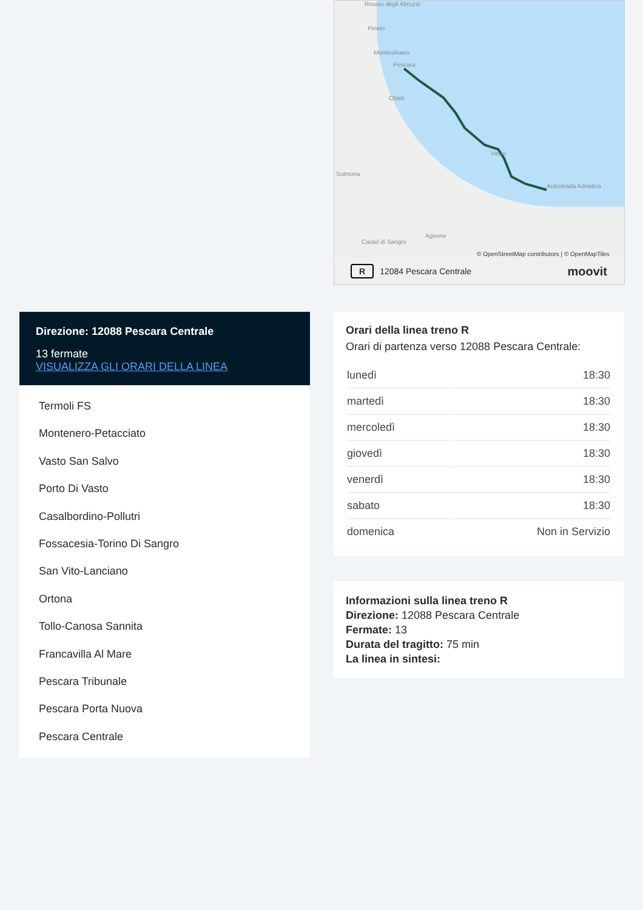Roseto degli Abruzzi
Pineto
Montesilvano
Pescara
Chieti
Sulmona
Vasto
Autostrada Adriatica
Agnone
Castel di Sangro
© OpenStreetMap contributors | © OpenMapTiles
R 12084 Pescara Centrale moovit
Direzione: 12088 Pescara Centrale
13 fermate
VISUALIZZA GLI ORARI DELLA LINEA
Termoli FS
Montenero-Petacciato
Vasto San Salvo
Porto Di Vasto
Casalbordino-Pollutri
Fossacesia-Torino Di Sangro
San Vito-Lanciano
Ortona
Tollo-Canosa Sannita
Francavilla Al Mare
Pescara Tribunale
Pescara Porta Nuova
Pescara Centrale
Orari della linea treno R
Orari di partenza verso 12088 Pescara Centrale:
| lunedì | 18:30 |
| martedì | 18:30 |
| mercoledì | 18:30 |
| giovedì | 18:30 |
| venerdì | 18:30 |
| sabato | 18:30 |
| domenica | Non in Servizio |
Informazioni sulla linea treno R
Direzione: 12088 Pescara Centrale
Fermate: 13
Durata del tragitto: 75 min
La linea in sintesi: